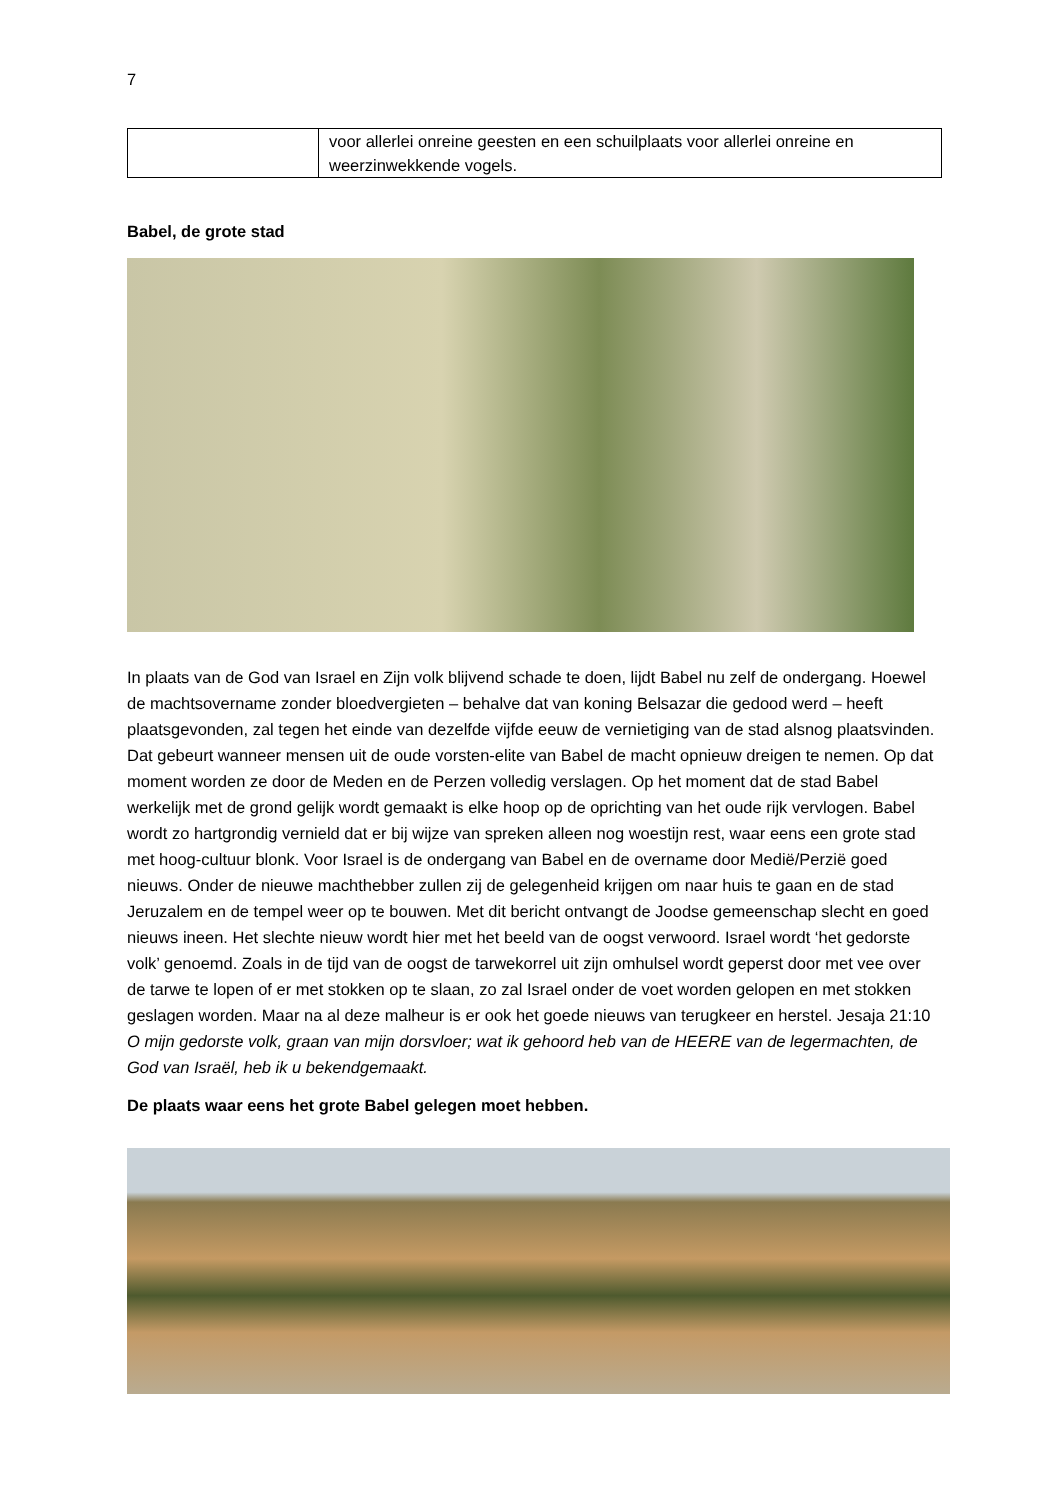7
| | voor allerlei onreine geesten en een schuilplaats voor allerlei onreine en weerzinwekkende vogels. |
Babel, de grote stad
In plaats van de God van Israel en Zijn volk blijvend schade te doen, lijdt Babel nu zelf de ondergang. Hoewel de machtsovername zonder bloedvergieten – behalve dat van koning Belsazar die gedood werd – heeft plaatsgevonden, zal tegen het einde van dezelfde vijfde eeuw de vernietiging van de stad alsnog plaatsvinden. Dat gebeurt wanneer mensen uit de oude vorsten-elite van Babel de macht opnieuw dreigen te nemen. Op dat moment worden ze door de Meden en de Perzen volledig verslagen. Op het moment dat de stad Babel werkelijk met de grond gelijk wordt gemaakt is elke hoop op de oprichting van het oude rijk vervlogen. Babel wordt zo hartgrondig vernield dat er bij wijze van spreken alleen nog woestijn rest, waar eens een grote stad met hoog-cultuur blonk. Voor Israel is de ondergang van Babel en de overname door Medië/Perzië goed nieuws. Onder de nieuwe machthebber zullen zij de gelegenheid krijgen om naar huis te gaan en de stad Jeruzalem en de tempel weer op te bouwen. Met dit bericht ontvangt de Joodse gemeenschap slecht en goed nieuws ineen. Het slechte nieuw wordt hier met het beeld van de oogst verwoord. Israel wordt ‘het gedorste volk’ genoemd. Zoals in de tijd van de oogst de tarwekorrel uit zijn omhulsel wordt geperst door met vee over de tarwe te lopen of er met stokken op te slaan, zo zal Israel onder de voet worden gelopen en met stokken geslagen worden. Maar na al deze malheur is er ook het goede nieuws van terugkeer en herstel. Jesaja 21:10 O mijn gedorste volk, graan van mijn dorsvloer; wat ik gehoord heb van de HEERE van de legermachten, de God van Israël, heb ik u bekendgemaakt.
De plaats waar eens het grote Babel gelegen moet hebben.